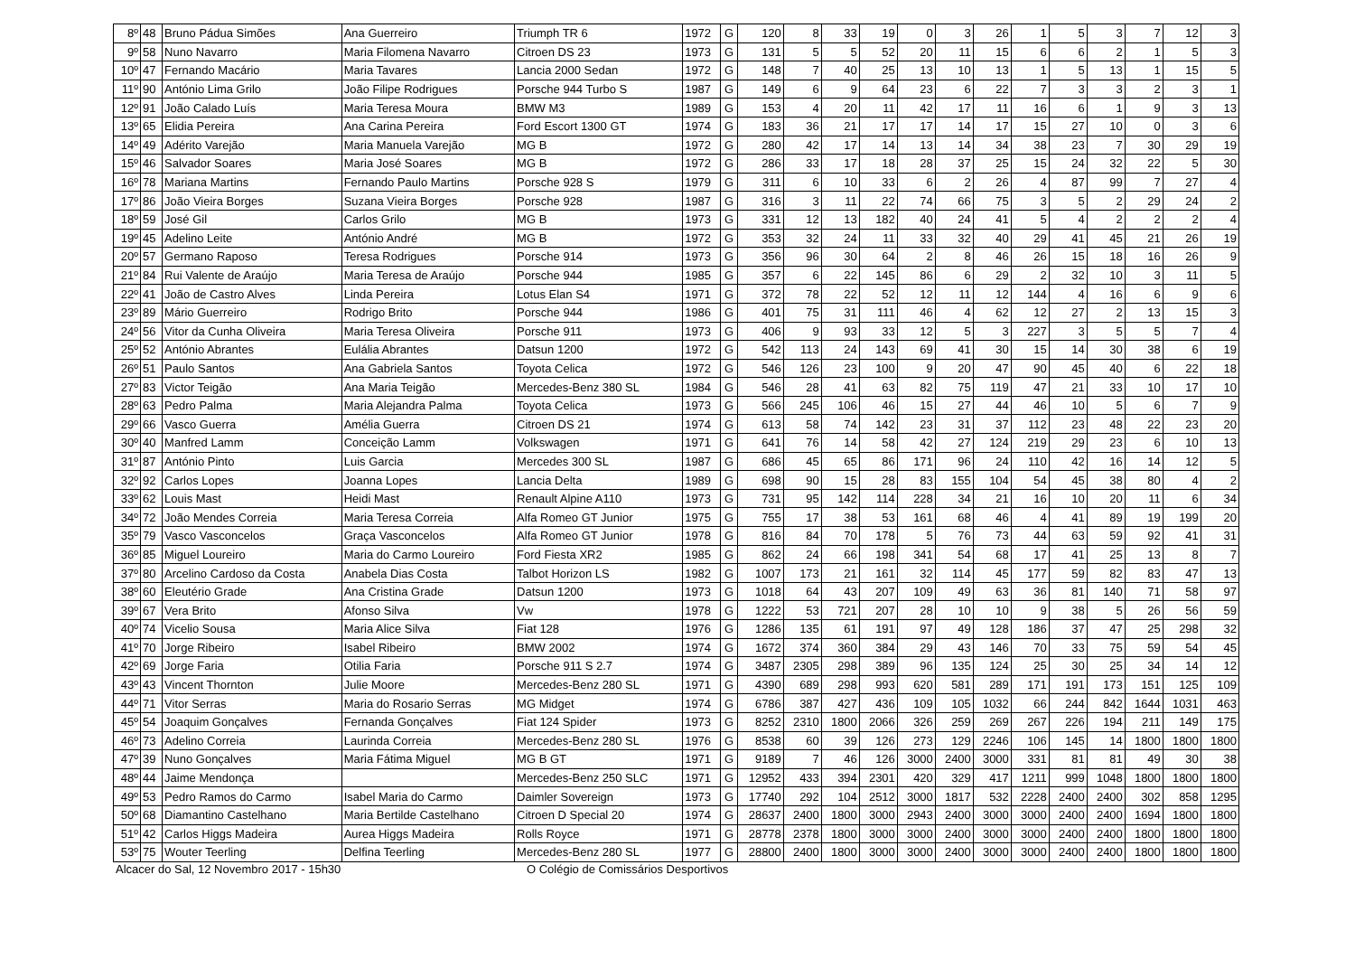| 8º | 48 | Bruno Pádua Simões | Ana Guerreiro | Triumph TR 6 | 1972 | G | 120 | 8 | 33 | 19 | 0 | 3 | 26 | 1 | 5 | 3 | 7 | 12 | 3 |
| 9º | 58 | Nuno Navarro | Maria Filomena Navarro | Citroen DS 23 | 1973 | G | 131 | 5 | 5 | 52 | 20 | 11 | 15 | 6 | 6 | 2 | 1 | 5 | 3 |
| 10º | 47 | Fernando Macário | Maria Tavares | Lancia 2000 Sedan | 1972 | G | 148 | 7 | 40 | 25 | 13 | 10 | 13 | 1 | 5 | 13 | 1 | 15 | 5 |
| 11º | 90 | António Lima Grilo | João Filipe Rodrigues | Porsche 944 Turbo S | 1987 | G | 149 | 6 | 9 | 64 | 23 | 6 | 22 | 7 | 3 | 3 | 2 | 3 | 1 |
| 12º | 91 | João Calado Luís | Maria Teresa Moura | BMW M3 | 1989 | G | 153 | 4 | 20 | 11 | 42 | 17 | 11 | 16 | 6 | 1 | 9 | 3 | 13 |
| 13º | 65 | Elidia Pereira | Ana Carina Pereira | Ford Escort 1300 GT | 1974 | G | 183 | 36 | 21 | 17 | 17 | 14 | 17 | 15 | 27 | 10 | 0 | 3 | 6 |
| 14º | 49 | Adérito Varejão | Maria Manuela Varejão | MG B | 1972 | G | 280 | 42 | 17 | 14 | 13 | 14 | 34 | 38 | 23 | 7 | 30 | 29 | 19 |
| 15º | 46 | Salvador Soares | Maria José Soares | MG B | 1972 | G | 286 | 33 | 17 | 18 | 28 | 37 | 25 | 15 | 24 | 32 | 22 | 5 | 30 |
| 16º | 78 | Mariana Martins | Fernando Paulo Martins | Porsche 928 S | 1979 | G | 311 | 6 | 10 | 33 | 6 | 2 | 26 | 4 | 87 | 99 | 7 | 27 | 4 |
| 17º | 86 | João Vieira Borges | Suzana Vieira Borges | Porsche 928 | 1987 | G | 316 | 3 | 11 | 22 | 74 | 66 | 75 | 3 | 5 | 2 | 29 | 24 | 2 |
| 18º | 59 | José Gil | Carlos Grilo | MG B | 1973 | G | 331 | 12 | 13 | 182 | 40 | 24 | 41 | 5 | 4 | 2 | 2 | 2 | 4 |
| 19º | 45 | Adelino Leite | António André | MG B | 1972 | G | 353 | 32 | 24 | 11 | 33 | 32 | 40 | 29 | 41 | 45 | 21 | 26 | 19 |
| 20º | 57 | Germano Raposo | Teresa Rodrigues | Porsche 914 | 1973 | G | 356 | 96 | 30 | 64 | 2 | 8 | 46 | 26 | 15 | 18 | 16 | 26 | 9 |
| 21º | 84 | Rui Valente de Araújo | Maria Teresa de Araújo | Porsche 944 | 1985 | G | 357 | 6 | 22 | 145 | 86 | 6 | 29 | 2 | 32 | 10 | 3 | 11 | 5 |
| 22º | 41 | João de Castro Alves | Linda Pereira | Lotus Elan S4 | 1971 | G | 372 | 78 | 22 | 52 | 12 | 11 | 12 | 144 | 4 | 16 | 6 | 9 | 6 |
| 23º | 89 | Mário Guerreiro | Rodrigo Brito | Porsche 944 | 1986 | G | 401 | 75 | 31 | 111 | 46 | 4 | 62 | 12 | 27 | 2 | 13 | 15 | 3 |
| 24º | 56 | Vitor da Cunha Oliveira | Maria Teresa Oliveira | Porsche 911 | 1973 | G | 406 | 9 | 93 | 33 | 12 | 5 | 3 | 227 | 3 | 5 | 5 | 7 | 4 |
| 25º | 52 | António Abrantes | Eulália Abrantes | Datsun 1200 | 1972 | G | 542 | 113 | 24 | 143 | 69 | 41 | 30 | 15 | 14 | 30 | 38 | 6 | 19 |
| 26º | 51 | Paulo Santos | Ana Gabriela Santos | Toyota Celica | 1972 | G | 546 | 126 | 23 | 100 | 9 | 20 | 47 | 90 | 45 | 40 | 6 | 22 | 18 |
| 27º | 83 | Victor Teigão | Ana Maria Teigão | Mercedes-Benz 380 SL | 1984 | G | 546 | 28 | 41 | 63 | 82 | 75 | 119 | 47 | 21 | 33 | 10 | 17 | 10 |
| 28º | 63 | Pedro Palma | Maria Alejandra Palma | Toyota Celica | 1973 | G | 566 | 245 | 106 | 46 | 15 | 27 | 44 | 46 | 10 | 5 | 6 | 7 | 9 |
| 29º | 66 | Vasco Guerra | Amélia Guerra | Citroen DS 21 | 1974 | G | 613 | 58 | 74 | 142 | 23 | 31 | 37 | 112 | 23 | 48 | 22 | 23 | 20 |
| 30º | 40 | Manfred Lamm | Conceição Lamm | Volkswagen | 1971 | G | 641 | 76 | 14 | 58 | 42 | 27 | 124 | 219 | 29 | 23 | 6 | 10 | 13 |
| 31º | 87 | António Pinto | Luis Garcia | Mercedes 300 SL | 1987 | G | 686 | 45 | 65 | 86 | 171 | 96 | 24 | 110 | 42 | 16 | 14 | 12 | 5 |
| 32º | 92 | Carlos Lopes | Joanna Lopes | Lancia Delta | 1989 | G | 698 | 90 | 15 | 28 | 83 | 155 | 104 | 54 | 45 | 38 | 80 | 4 | 2 |
| 33º | 62 | Louis Mast | Heidi Mast | Renault Alpine A110 | 1973 | G | 731 | 95 | 142 | 114 | 228 | 34 | 21 | 16 | 10 | 20 | 11 | 6 | 34 |
| 34º | 72 | João Mendes Correia | Maria Teresa Correia | Alfa Romeo GT Junior | 1975 | G | 755 | 17 | 38 | 53 | 161 | 68 | 46 | 4 | 41 | 89 | 19 | 199 | 20 |
| 35º | 79 | Vasco Vasconcelos | Graça Vasconcelos | Alfa Romeo GT Junior | 1978 | G | 816 | 84 | 70 | 178 | 5 | 76 | 73 | 44 | 63 | 59 | 92 | 41 | 31 |
| 36º | 85 | Miguel Loureiro | Maria do Carmo Loureiro | Ford Fiesta XR2 | 1985 | G | 862 | 24 | 66 | 198 | 341 | 54 | 68 | 17 | 41 | 25 | 13 | 8 | 7 |
| 37º | 80 | Arcelino Cardoso da Costa | Anabela Dias Costa | Talbot Horizon LS | 1982 | G | 1007 | 173 | 21 | 161 | 32 | 114 | 45 | 177 | 59 | 82 | 83 | 47 | 13 |
| 38º | 60 | Eleutério Grade | Ana Cristina Grade | Datsun 1200 | 1973 | G | 1018 | 64 | 43 | 207 | 109 | 49 | 63 | 36 | 81 | 140 | 71 | 58 | 97 |
| 39º | 67 | Vera Brito | Afonso Silva | Vw | 1978 | G | 1222 | 53 | 721 | 207 | 28 | 10 | 10 | 9 | 38 | 5 | 26 | 56 | 59 |
| 40º | 74 | Vicelio Sousa | Maria Alice Silva | Fiat 128 | 1976 | G | 1286 | 135 | 61 | 191 | 97 | 49 | 128 | 186 | 37 | 47 | 25 | 298 | 32 |
| 41º | 70 | Jorge Ribeiro | Isabel Ribeiro | BMW 2002 | 1974 | G | 1672 | 374 | 360 | 384 | 29 | 43 | 146 | 70 | 33 | 75 | 59 | 54 | 45 |
| 42º | 69 | Jorge Faria | Otilia Faria | Porsche 911 S 2.7 | 1974 | G | 3487 | 2305 | 298 | 389 | 96 | 135 | 124 | 25 | 30 | 25 | 34 | 14 | 12 |
| 43º | 43 | Vincent Thornton | Julie Moore | Mercedes-Benz 280 SL | 1971 | G | 4390 | 689 | 298 | 993 | 620 | 581 | 289 | 171 | 191 | 173 | 151 | 125 | 109 |
| 44º | 71 | Vitor Serras | Maria do Rosario Serras | MG Midget | 1974 | G | 6786 | 387 | 427 | 436 | 109 | 105 | 1032 | 66 | 244 | 842 | 1644 | 1031 | 463 |
| 45º | 54 | Joaquim Gonçalves | Fernanda Gonçalves | Fiat 124 Spider | 1973 | G | 8252 | 2310 | 1800 | 2066 | 326 | 259 | 269 | 267 | 226 | 194 | 211 | 149 | 175 |
| 46º | 73 | Adelino Correia | Laurinda Correia | Mercedes-Benz 280 SL | 1976 | G | 8538 | 60 | 39 | 126 | 273 | 129 | 2246 | 106 | 145 | 14 | 1800 | 1800 | 1800 |
| 47º | 39 | Nuno Gonçalves | Maria Fátima Miguel | MG B GT | 1971 | G | 9189 | 7 | 46 | 126 | 3000 | 2400 | 3000 | 331 | 81 | 81 | 49 | 30 | 38 |
| 48º | 44 | Jaime Mendonça | | Mercedes-Benz 250 SLC | 1971 | G | 12952 | 433 | 394 | 2301 | 420 | 329 | 417 | 1211 | 999 | 1048 | 1800 | 1800 | 1800 |
| 49º | 53 | Pedro Ramos do Carmo | Isabel Maria do Carmo | Daimler Sovereign | 1973 | G | 17740 | 292 | 104 | 2512 | 3000 | 1817 | 532 | 2228 | 2400 | 2400 | 302 | 858 | 1295 |
| 50º | 68 | Diamantino Castelhano | Maria Bertilde Castelhano | Citroen D Special 20 | 1974 | G | 28637 | 2400 | 1800 | 3000 | 2943 | 2400 | 3000 | 3000 | 2400 | 2400 | 1694 | 1800 | 1800 |
| 51º | 42 | Carlos Higgs Madeira | Aurea Higgs Madeira | Rolls Royce | 1971 | G | 28778 | 2378 | 1800 | 3000 | 3000 | 2400 | 3000 | 3000 | 2400 | 2400 | 1800 | 1800 | 1800 |
| 53º | 75 | Wouter Teerling | Delfina Teerling | Mercedes-Benz 280 SL | 1977 | G | 28800 | 2400 | 1800 | 3000 | 3000 | 2400 | 3000 | 3000 | 2400 | 2400 | 1800 | 1800 | 1800 |
Alcacer do Sal, 12 Novembro 2017 - 15h30 O Colégio de Comissários Desportivos